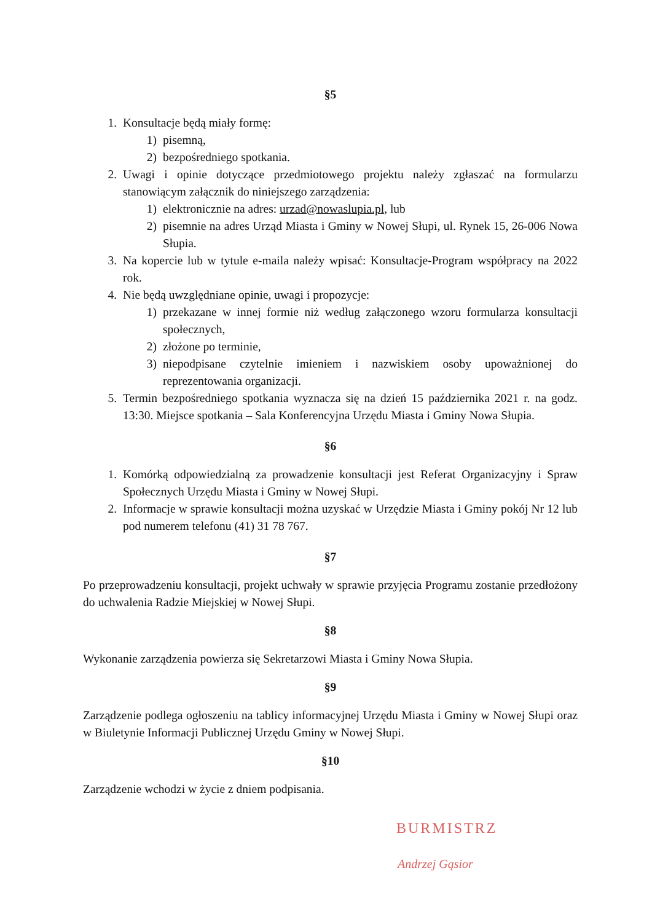§5
1. Konsultacje będą miały formę:
1) pisemną,
2) bezpośredniego spotkania.
2. Uwagi i opinie dotyczące przedmiotowego projektu należy zgłaszać na formularzu stanowiącym załącznik do niniejszego zarządzenia:
1) elektronicznie na adres: urzad@nowaslupia.pl, lub
2) pisemnie na adres Urząd Miasta i Gminy w Nowej Słupi, ul. Rynek 15, 26-006 Nowa Słupia.
3. Na kopercie lub w tytule e-maila należy wpisać: Konsultacje-Program współpracy na 2022 rok.
4. Nie będą uwzględniane opinie, uwagi i propozycje:
1) przekazane w innej formie niż według załączonego wzoru formularza konsultacji społecznych,
2) złożone po terminie,
3) niepodpisane czytelnie imieniem i nazwiskiem osoby upoważnionej do reprezentowania organizacji.
5. Termin bezpośredniego spotkania wyznacza się na dzień 15 października 2021 r. na godz. 13:30. Miejsce spotkania – Sala Konferencyjna Urzędu Miasta i Gminy Nowa Słupia.
§6
1. Komórką odpowiedzialną za prowadzenie konsultacji jest Referat Organizacyjny i Spraw Społecznych Urzędu Miasta i Gminy w Nowej Słupi.
2. Informacje w sprawie konsultacji można uzyskać w Urzędzie Miasta i Gminy pokój Nr 12 lub pod numerem telefonu (41) 31 78 767.
§7
Po przeprowadzeniu konsultacji, projekt uchwały w sprawie przyjęcia Programu zostanie przedłożony do uchwalenia Radzie Miejskiej w Nowej Słupi.
§8
Wykonanie zarządzenia powierza się Sekretarzowi Miasta i Gminy Nowa Słupia.
§9
Zarządzenie podlega ogłoszeniu na tablicy informacyjnej Urzędu Miasta i Gminy w Nowej Słupi oraz w Biuletynie Informacji Publicznej Urzędu Gminy w Nowej Słupi.
§10
Zarządzenie wchodzi w życie z dniem podpisania.
BURMISTRZ
Andrzej Gąsior